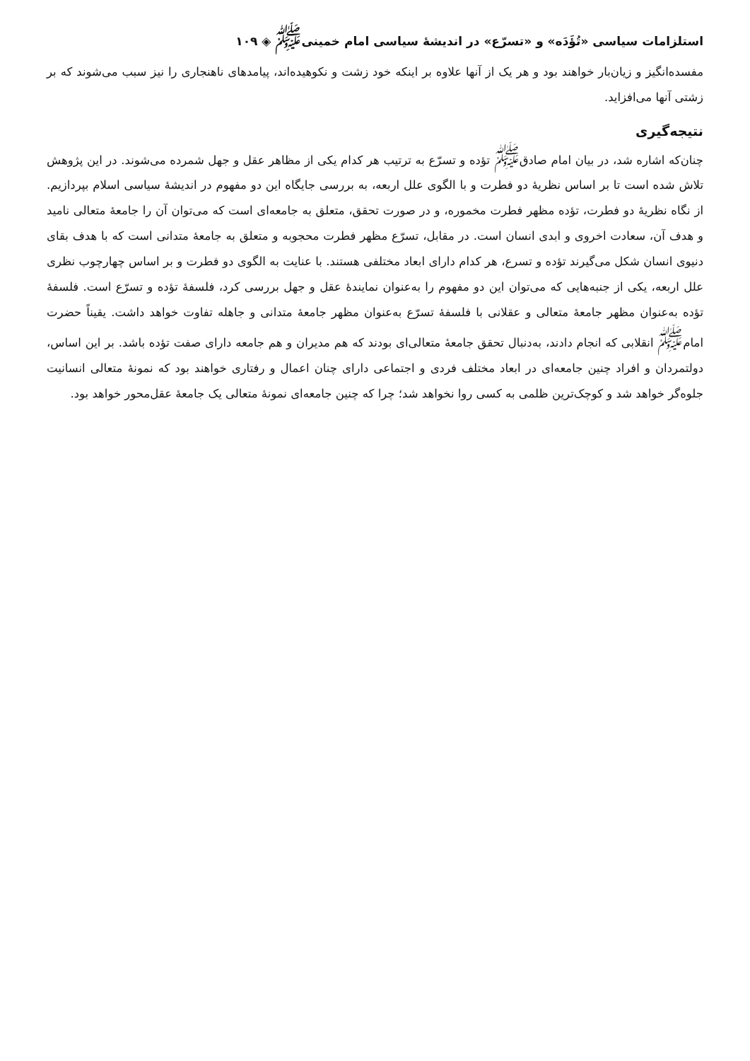استلزامات سیاسی «تُؤَدَه» و «تسرّع» در اندیشهٔ سیاسی امام خمینی<sup>ﷺ</sup> ◈ ۱۰۹
مفسده‌انگیز و زیان‌بار خواهند بود و هر یک از آنها علاوه بر اینکه خود زشت و نکوهیده‌اند، پیامدهای ناهنجاری را نیز سبب می‌شوند که بر زشتی آنها می‌افزاید.
نتیجه‌گیری
چنان‌که اشاره شد، در بیان امام صادق<sup>ﷺ</sup> تؤده و تسرّع به ترتیب هر کدام یکی از مظاهر عقل و جهل شمرده می‌شوند. در این پژوهش تلاش شده است تا بر اساس نظریهٔ دو فطرت و با الگوی علل اربعه، به بررسی جایگاه این دو مفهوم در اندیشهٔ سیاسی اسلام بپردازیم. از نگاه نظریهٔ دو فطرت، تؤده مظهر فطرت مخموره، و در صورت تحقق، متعلق به جامعه‌ای است که می‌توان آن را جامعهٔ متعالی نامید و هدف آن، سعادت اخروی و ابدی انسان است. در مقابل، تسرّع مظهر فطرت محجوبه و متعلق به جامعهٔ متدانی است که با هدف بقای دنیوی انسان شکل می‌گیرند تؤده و تسرع، هر کدام دارای ابعاد مختلفی هستند. با عنایت به الگوی دو فطرت و بر اساس چهارچوب نظری علل اربعه، یکی از جنبه‌هایی که می‌توان این دو مفهوم را به‌عنوان نمایندهٔ عقل و جهل بررسی کرد، فلسفهٔ تؤده و تسرّع است. فلسفهٔ تؤده به‌عنوان مظهر جامعهٔ متعالی و عقلانی با فلسفهٔ تسرّع به‌عنوان مظهر جامعهٔ متدانی و جاهله تفاوت خواهد داشت. یقیناً حضرت امام<sup>ﷺ</sup> انقلابی که انجام دادند، به‌دنبال تحقق جامعهٔ متعالی‌ای بودند که هم مدیران و هم جامعه دارای صفت تؤده باشد. بر این اساس، دولتمردان و افراد چنین جامعه‌ای در ابعاد مختلف فردی و اجتماعی دارای چنان اعمال و رفتاری خواهند بود که نمونهٔ متعالی انسانیت جلوه‌گر خواهد شد و کوچک‌ترین ظلمی به کسی روا نخواهد شد؛ چرا که چنین جامعه‌ای نمونهٔ متعالی یک جامعهٔ عقل‌محور خواهد بود.